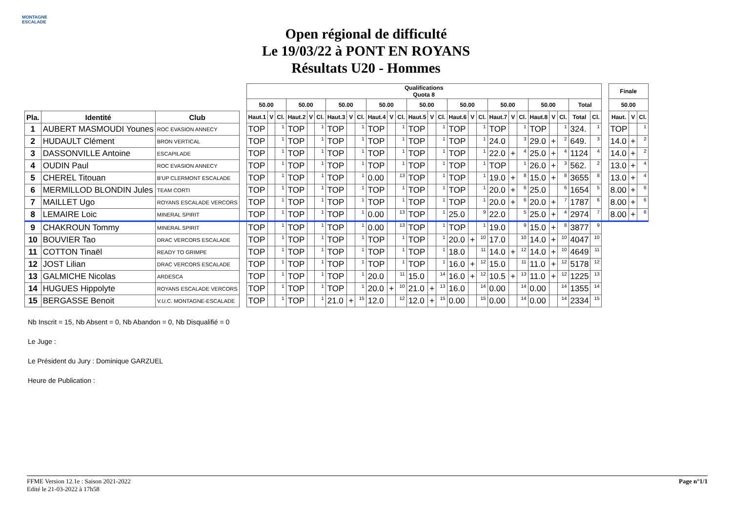MONTAGNE ESCALADE
Open régional de difficulté
Le 19/03/22 à PONT EN ROYANS
Résultats U20 - Hommes
| | | | | Qualifications Quota 8 | | | | | | | | | | | | | | | | | | | | | | | | | | | Finale | | |
| | | | | 50.00 | | | 50.00 | | | 50.00 | | | 50.00 | | | 50.00 | | | 50.00 | | | 50.00 | | | 50.00 | | | Total | | | 50.00 | | |
| Pla. | Identité | Club | | Haut.1 | V | Cl. | Haut.2 | V | Cl. | Haut.3 | V | Cl. | Haut.4 | V | Cl. | Haut.5 | V | Cl. | Haut.6 | V | Cl. | Haut.7 | V | Cl. | Haut.8 | V | Cl. | Total | Cl. | | Haut. | V | Cl. |
| 1 | AUBERT MASMOUDI Younes | ROC EVASION ANNECY | | TOP | | 1 | TOP | | 1 | TOP | | 1 | TOP | | 1 | TOP | | 1 | TOP | | 1 | TOP | | 1 | TOP | | 1 | 324. | 1 | | TOP | | 1 |
| 2 | HUDAULT Clément | BRON VERTICAL | | TOP | | 1 | TOP | | 1 | TOP | | 1 | TOP | | 1 | TOP | | 1 | TOP | | 1 | 24.0 | | 3 | 29.0 | + | 2 | 649. | 3 | | 14.0 | + | 2 |
| 3 | DASSONVILLE Antoine | ESCAPILADE | | TOP | | 1 | TOP | | 1 | TOP | | 1 | TOP | | 1 | TOP | | 1 | TOP | | 1 | 22.0 | + | 4 | 25.0 | + | 4 | 1124 | 4 | | 14.0 | + | 2 |
| 4 | OUDIN Paul | ROC EVASION ANNECY | | TOP | | 1 | TOP | | 1 | TOP | | 1 | TOP | | 1 | TOP | | 1 | TOP | | 1 | TOP | | 1 | 26.0 | + | 3 | 562. | 2 | | 13.0 | + | 4 |
| 5 | CHEREL Titouan | B'UP CLERMONT ESCALADE | | TOP | | 1 | TOP | | 1 | TOP | | 1 | 0.00 | | 13 | TOP | | 1 | TOP | | 1 | 19.0 | + | 8 | 15.0 | + | 8 | 3655 | 8 | | 13.0 | + | 4 |
| 6 | MERMILLOD BLONDIN Jules | TEAM CORTI | | TOP | | 1 | TOP | | 1 | TOP | | 1 | TOP | | 1 | TOP | | 1 | TOP | | 1 | 20.0 | + | 6 | 25.0 | | 6 | 1654 | 5 | | 8.00 | + | 6 |
| 7 | MAILLET Ugo | ROYANS ESCALADE VERCORS | | TOP | | 1 | TOP | | 1 | TOP | | 1 | TOP | | 1 | TOP | | 1 | TOP | | 1 | 20.0 | + | 6 | 20.0 | + | 7 | 1787 | 6 | | 8.00 | + | 6 |
| 8 | LEMAIRE Loic | MINERAL SPIRIT | | TOP | | 1 | TOP | | 1 | TOP | | 1 | 0.00 | | 13 | TOP | | 1 | 25.0 | | 9 | 22.0 | | 5 | 25.0 | + | 4 | 2974 | 7 | | 8.00 | + | 6 |
| 9 | CHAKROUN Tommy | MINERAL SPIRIT | | TOP | | 1 | TOP | | 1 | TOP | | 1 | 0.00 | | 13 | TOP | | 1 | TOP | | 1 | 19.0 | | 9 | 15.0 | + | 8 | 3877 | 9 | | | | |
| 10 | BOUVIER Tao | DRAC VERCORS ESCALADE | | TOP | | 1 | TOP | | 1 | TOP | | 1 | TOP | | 1 | TOP | | 1 | 20.0 | + | 10 | 17.0 | | 10 | 14.0 | + | 10 | 4047 | 10 | | | | |
| 11 | COTTON Tinaël | READY TO GRIMPE | | TOP | | 1 | TOP | | 1 | TOP | | 1 | TOP | | 1 | TOP | | 1 | 18.0 | | 11 | 14.0 | + | 12 | 14.0 | + | 10 | 4649 | 11 | | | | |
| 12 | JOST Lilian | DRAC VERCORS ESCALADE | | TOP | | 1 | TOP | | 1 | TOP | | 1 | TOP | | 1 | TOP | | 1 | 16.0 | + | 12 | 15.0 | | 11 | 11.0 | + | 12 | 5178 | 12 | | | | |
| 13 | GALMICHE Nicolas | ARDESCA | | TOP | | 1 | TOP | | 1 | TOP | | 1 | 20.0 | | 11 | 15.0 | | 14 | 16.0 | + | 12 | 10.5 | + | 13 | 11.0 | + | 12 | 1225 | 13 | | | | |
| 14 | HUGUES Hippolyte | ROYANS ESCALADE VERCORS | | TOP | | 1 | TOP | | 1 | TOP | | 1 | 20.0 | + | 10 | 21.0 | + | 13 | 16.0 | | 14 | 0.00 | | 14 | 0.00 | | 14 | 1355 | 14 | | | | |
| 15 | BERGASSE Benoit | V.U.C. MONTAGNE-ESCALADE | | TOP | | 1 | TOP | | 1 | 21.0 | + | 15 | 12.0 | | 12 | 12.0 | + | 15 | 0.00 | | 15 | 0.00 | | 14 | 0.00 | | 14 | 2334 | 15 | | | | |
Nb Inscrit = 15, Nb Absent = 0, Nb Abandon = 0, Nb Disqualifié = 0
Le Juge :
Le Président du Jury : Dominique GARZUEL
Heure de Publication :
FFME Version 12.1e : Saison 2021-2022
Edité le 21-03-2022 à 17h58
Page n°1/1